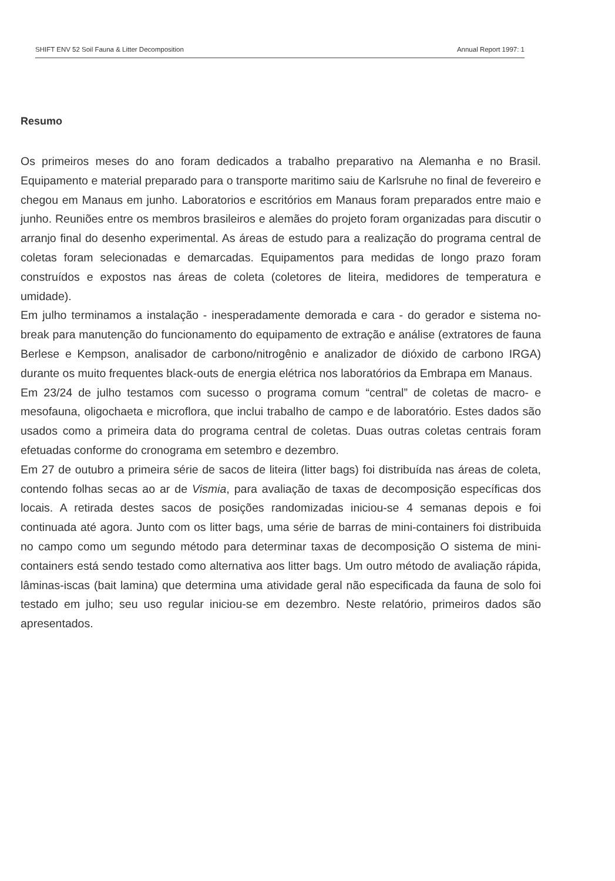SHIFT ENV 52 Soil Fauna & Litter Decomposition Annual Report 1997: 1
Resumo
Os primeiros meses do ano foram dedicados a trabalho preparativo na Alemanha e no Brasil. Equipamento e material preparado para o transporte maritimo saiu de Karlsruhe no final de fevereiro e chegou em Manaus em junho. Laboratorios e escritórios em Manaus foram preparados entre maio e junho. Reuniões entre os membros brasileiros e alemães do projeto foram organizadas para discutir o arranjo final do desenho experimental. As áreas de estudo para a realização do programa central de coletas foram selecionadas e demarcadas. Equipamentos para medidas de longo prazo foram construídos e expostos nas áreas de coleta (coletores de liteira, medidores de temperatura e umidade).
Em julho terminamos a instalação - inesperadamente demorada e cara - do gerador e sistema no-break para manutenção do funcionamento do equipamento de extração e análise (extratores de fauna Berlese e Kempson, analisador de carbono/nitrogênio e analizador de dióxido de carbono IRGA) durante os muito frequentes black-outs de energia elétrica nos laboratórios da Embrapa em Manaus.
Em 23/24 de julho testamos com sucesso o programa comum “central” de coletas de macro- e mesofauna, oligochaeta e microflora, que inclui trabalho de campo e de laboratório. Estes dados são usados como a primeira data do programa central de coletas. Duas outras coletas centrais foram efetuadas conforme do cronograma em setembro e dezembro.
Em 27 de outubro a primeira série de sacos de liteira (litter bags) foi distribuída nas áreas de coleta, contendo folhas secas ao ar de Vismia, para avaliação de taxas de decomposição específicas dos locais. A retirada destes sacos de posições randomizadas iniciou-se 4 semanas depois e foi continuada até agora. Junto com os litter bags, uma série de barras de mini-containers foi distribuida no campo como um segundo método para determinar taxas de decomposição O sistema de mini-containers está sendo testado como alternativa aos litter bags. Um outro método de avaliação rápida, lâminas-iscas (bait lamina) que determina uma atividade geral não especificada da fauna de solo foi testado em julho; seu uso regular iniciou-se em dezembro. Neste relatório, primeiros dados são apresentados.